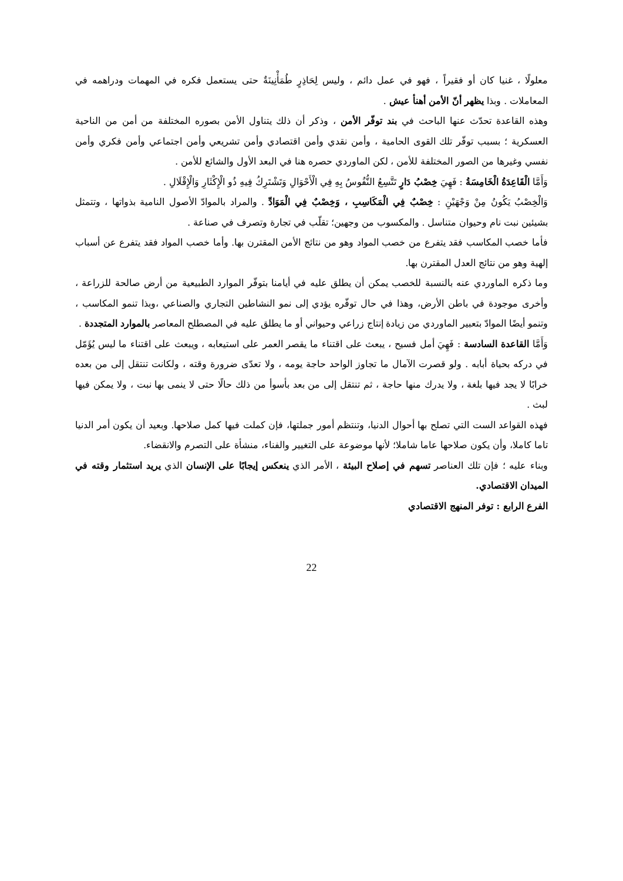معلولًا ، غنيا كان أو فقيراً ، فهو في عمل دائم ، وليس لِحَاذِرٍ طُمَأْنِينَةٌ حتى يستعمل فكره في المهمات ودراهمه في المعاملات . وبذا يظهر أنّ الأمن أهنأ عيش .
وهذه القاعدة تحدّث عنها الباحث في بند توفّر الأمن ، وذكر أن ذلك يتناول الأمن بصوره المختلفة من أمن من الناحية العسكرية ؛ بسبب توفّر تلك القوى الحامية ، وأمن نقدي وأمن اقتصادي وأمن تشريعي وأمن اجتماعي وأمن فكري وأمن نفسي وغيرها من الصور المختلفة للأمن ، لكن الماوردي حصره هنا في البعد الأول والشائع للأمن .
وَأَمَّا الْقَاعِدَةُ الْخَامِسَةُ : فَهِيَ خِصْبُ دَارٍ تَتَّسِعُ النُّفُوسُ بِهِ فِي الْأَحْوَالِ وَتَشْتَرِكُ فِيهِ ذُو الْإِكْثَارِ وَالْإِقْلَالِ .
وَالْخِصْبُ يَكُونُ مِنْ وَجْهَيْنِ : خِصْبٌ فِي الْمَكَاسِبِ ، وَخِصْبٌ فِي الْمَوَادِّ . والمراد بالموادّ الأصول النامية بذواتها ، وتتمثل بشيئين نبت نام وحيوان متناسل . والمكسوب من وجهين؛ تقلّب في تجارة وتصرف في صناعة .
فأما خصب المكاسب فقد يتفرع من خصب المواد وهو من نتائج الأمن المقترن بها. وأما خصب المواد فقد يتفرع عن أسباب إلهية وهو من نتائج العدل المقترن بها.
وما ذكره الماوردي عنه بالنسبة للخصب يمكن أن يطلق عليه في أيامنا بتوفّر الموارد الطبيعية من أرض صالحة للزراعة ، وأخرى موجودة في باطن الأرض، وهذا في حال توفّره يؤدي إلى نمو النشاطين التجاري والصناعي ،وبذا تنمو المكاسب ، وتنمو أيضًا الموادّ بتعبير الماوردي من زيادة إنتاج زراعي وحيواني أو ما يطلق عليه في المصطلح المعاصر بالموارد المتجددة .
وَأَمَّا القاعدة السادسة : فَهِيَ أمل فسيح ، يبعث على اقتناء ما يقصر العمر على استيعابه ، ويبعث على اقتناء ما ليس يُؤَمّل في دركه بحياة أبابه . ولو قصرت الآمال ما تجاوز الواحد حاجة يومه ، ولا تعدّى ضرورة وقته ، ولكانت تنتقل إلى من بعده خرابًا لا يجد فيها بلغة ، ولا يدرك منها حاجة ، ثم تنتقل إلى من بعد بأسوأ من ذلك حالًا حتى لا ينمى بها نبت ، ولا يمكن فيها لبث .
فهذه القواعد الست التي تصلح بها أحوال الدنيا، وتنتظم أمور جملتها، فإن كملت فيها كمل صلاحها. وبعيد أن يكون أمر الدنيا تاما كاملا، وأن يكون صلاحها عاما شاملا؛ لأنها موضوعة على التغيير والفناء، منشأة على التصرم والانقضاء.
وبناء عليه ؛ فإن تلك العناصر تسهم في إصلاح البيئة ، الأمر الذي ينعكس إيجابًا على الإنسان الذي يريد استثمار وقته في الميدان الاقتصادي.
الفرع الرابع : توفر المنهج الاقتصادي
22